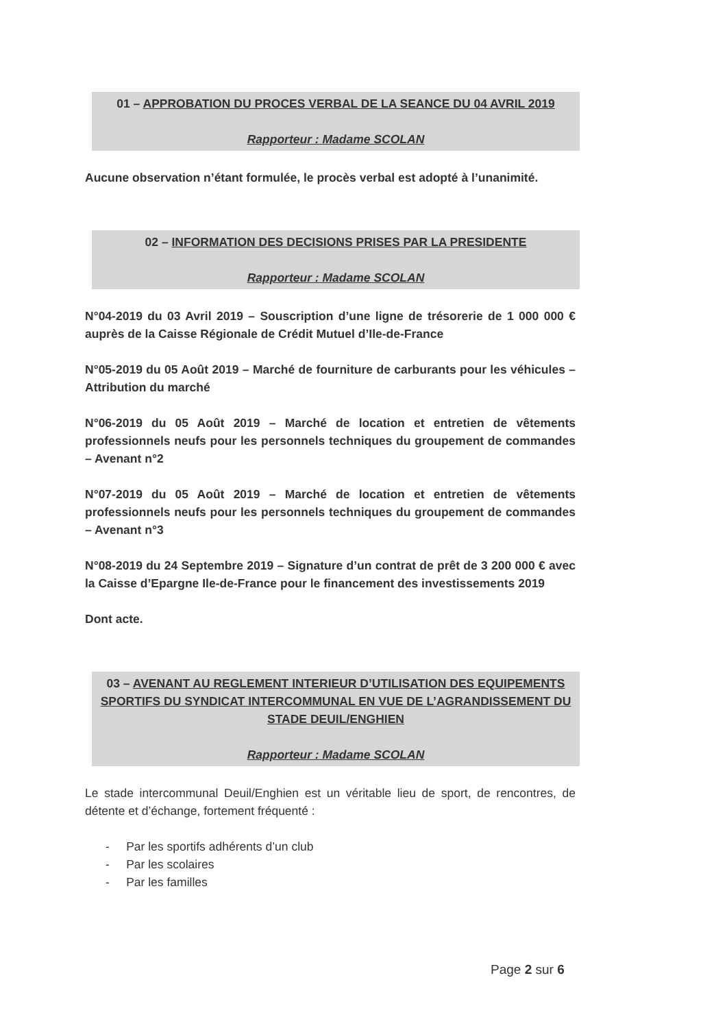01 – APPROBATION DU PROCES VERBAL DE LA SEANCE DU 04 AVRIL 2019
Rapporteur : Madame SCOLAN
Aucune observation n’étant formulée, le procès verbal est adopté à l’unanimité.
02 – INFORMATION DES DECISIONS PRISES PAR LA PRESIDENTE
Rapporteur : Madame SCOLAN
N°04-2019 du 03 Avril 2019 – Souscription d’une ligne de trésorerie de 1 000 000 € auprès de la Caisse Régionale de Crédit Mutuel d’Ile-de-France
N°05-2019 du 05 Août 2019 – Marché de fourniture de carburants pour les véhicules – Attribution du marché
N°06-2019 du 05 Août 2019 – Marché de location et entretien de vêtements professionnels neufs pour les personnels techniques du groupement de commandes – Avenant n°2
N°07-2019 du 05 Août 2019 – Marché de location et entretien de vêtements professionnels neufs pour les personnels techniques du groupement de commandes – Avenant n°3
N°08-2019 du 24 Septembre 2019 – Signature d’un contrat de prêt de 3 200 000 € avec la Caisse d’Epargne Ile-de-France pour le financement des investissements 2019
Dont acte.
03 – AVENANT AU REGLEMENT INTERIEUR D’UTILISATION DES EQUIPEMENTS SPORTIFS DU SYNDICAT INTERCOMMUNAL EN VUE DE L’AGRANDISSEMENT DU STADE DEUIL/ENGHIEN
Rapporteur : Madame SCOLAN
Le stade intercommunal Deuil/Enghien est un véritable lieu de sport, de rencontres, de détente et d’échange, fortement fréquenté :
- Par les sportifs adhérents d’un club
- Par les scolaires
- Par les familles
Page 2 sur 6